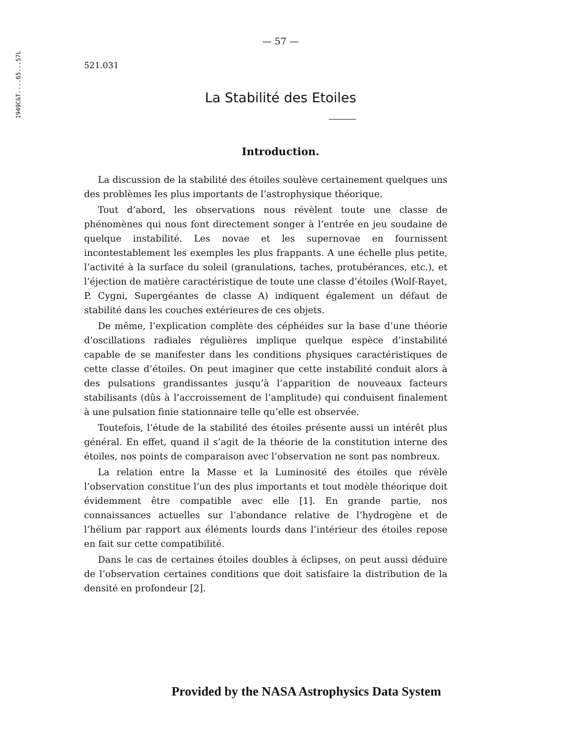1949C&T....65...57L
— 57 —
521.031
La Stabilité des Etoiles
Introduction.
La discussion de la stabilité des étoiles soulève certainement quelques uns des problèmes les plus importants de l’astrophysique théorique.
Tout d’abord, les observations nous révèlent toute une classe de phénomènes qui nous font directement songer à l’entrée en jeu soudaine de quelque instabilité. Les novae et les supernovae en fournissent incontestablement les exemples les plus frappants. A une échelle plus petite, l’activité à la surface du soleil (granulations, taches, protubérances, etc.), et l’éjection de matière caractéristique de toute une classe d’étoiles (Wolf-Rayet, P. Cygni, Supergéantes de classe A) indiquent également un défaut de stabilité dans les couches extérieures de ces objets.
De même, l’explication complète des céphéides sur la base d’une théorie d’oscillations radiales régulières implique quelque espèce d’instabilité capable de se manifester dans les conditions physiques caractéristiques de cette classe d’étoiles. On peut imaginer que cette instabilité conduit alors à des pulsations grandissantes jusqu’à l’apparition de nouveaux facteurs stabilisants (dûs à l’accroissement de l’amplitude) qui conduisent finalement à une pulsation finie stationnaire telle qu’elle est observée.
Toutefois, l’étude de la stabilité des étoiles présente aussi un intérêt plus général. En effet, quand il s’agit de la théorie de la constitution interne des étoiles, nos points de comparaison avec l’observation ne sont pas nombreux.
La relation entre la Masse et la Luminosité des étoiles que révèle l’observation constitue l’un des plus importants et tout modèle théorique doit évidemment être compatible avec elle [1]. En grande partie, nos connaissances actuelles sur l’abondance relative de l’hydrogène et de l’hélium par rapport aux éléments lourds dans l’intérieur des étoiles repose en fait sur cette compatibilité.
Dans le cas de certaines étoiles doubles à éclipses, on peut aussi déduire de l’observation certaines conditions que doit satisfaire la distribution de la densité en profondeur [2].
Provided by the NASA Astrophysics Data System